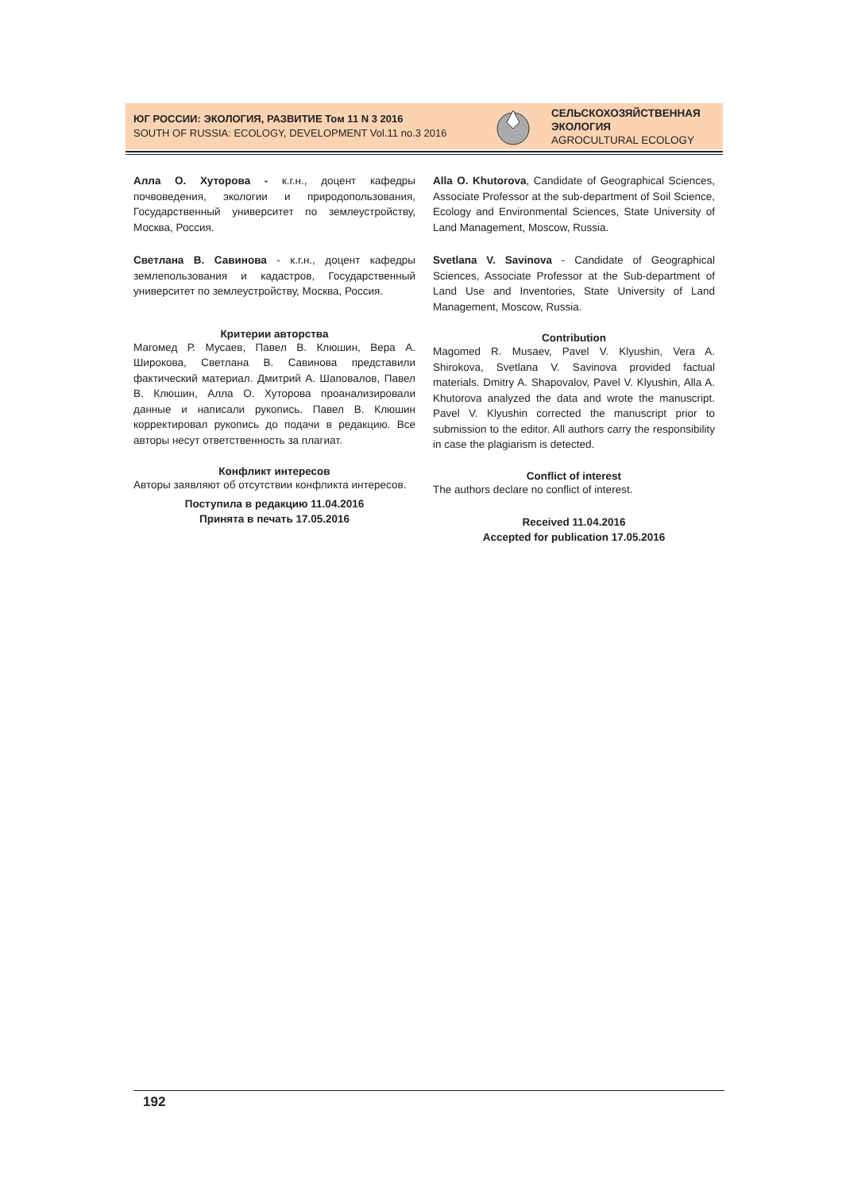ЮГ РОССИИ: ЭКОЛОГИЯ, РАЗВИТИЕ Том 11 N 3 2016
SOUTH OF RUSSIA: ECOLOGY, DEVELOPMENT Vol.11 no.3 2016
СЕЛЬСКОХОЗЯЙСТВЕННАЯ
ЭКОЛОГИЯ
AGROCULTURAL ECOLOGY
Алла О. Хуторова - к.г.н., доцент кафедры почвоведения, экологии и природопользования, Государственный университет по землеустройству, Москва, Россия.
Светлана В. Савинова - к.г.н., доцент кафедры землепользования и кадастров, Государственный университет по землеустройству, Москва, Россия.
Критерии авторства
Магомед Р. Мусаев, Павел В. Клюшин, Вера А. Широкова, Светлана В. Савинова представили фактический материал. Дмитрий А. Шаповалов, Павел В. Клюшин, Алла О. Хуторова проанализировали данные и написали рукопись. Павел В. Клюшин корректировал рукопись до подачи в редакцию. Все авторы несут ответственность за плагиат.
Конфликт интересов
Авторы заявляют об отсутствии конфликта интересов.
Поступила в редакцию 11.04.2016
Принята в печать 17.05.2016
Alla O. Khutorova, Candidate of Geographical Sciences, Associate Professor at the sub-department of Soil Science, Ecology and Environmental Sciences, State University of Land Management, Moscow, Russia.
Svetlana V. Savinova - Candidate of Geographical Sciences, Associate Professor at the Sub-department of Land Use and Inventories, State University of Land Management, Moscow, Russia.
Contribution
Magomed R. Musaev, Pavel V. Klyushin, Vera A. Shirokova, Svetlana V. Savinova provided factual materials. Dmitry A. Shapovalov, Pavel V. Klyushin, Alla A. Khutorova analyzed the data and wrote the manuscript. Pavel V. Klyushin corrected the manuscript prior to submission to the editor. All authors carry the responsibility in case the plagiarism is detected.
Conflict of interest
The authors declare no conflict of interest.
Received 11.04.2016
Accepted for publication 17.05.2016
192